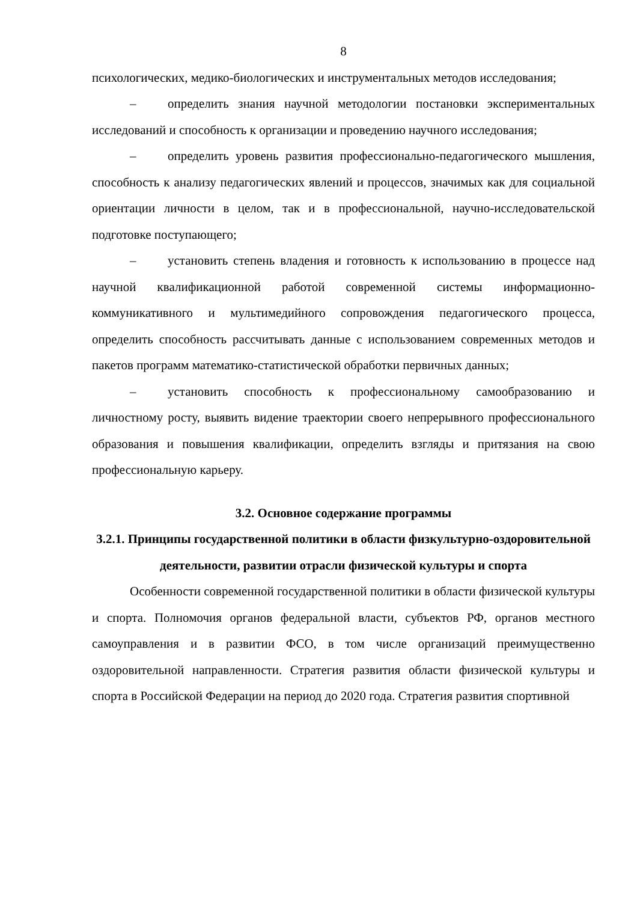8
психологических, медико-биологических и инструментальных методов исследования;
– определить знания научной методологии постановки экспериментальных исследований и способность к организации и проведению научного исследования;
– определить уровень развития профессионально-педагогического мышления, способность к анализу педагогических явлений и процессов, значимых как для социальной ориентации личности в целом, так и в профессиональной, научно-исследовательской подготовке поступающего;
– установить степень владения и готовность к использованию в процессе над научной квалификационной работой современной системы информационно-коммуникативного и мультимедийного сопровождения педагогического процесса, определить способность рассчитывать данные с использованием современных методов и пакетов программ математико-статистической обработки первичных данных;
– установить способность к профессиональному самообразованию и личностному росту, выявить видение траектории своего непрерывного профессионального образования и повышения квалификации, определить взгляды и притязания на свою профессиональную карьеру.
3.2. Основное содержание программы
3.2.1. Принципы государственной политики в области физкультурно-оздоровительной деятельности, развитии отрасли физической культуры и спорта
Особенности современной государственной политики в области физической культуры и спорта. Полномочия органов федеральной власти, субъектов РФ, органов местного самоуправления и в развитии ФСО, в том числе организаций преимущественно оздоровительной направленности. Стратегия развития области физической культуры и спорта в Российской Федерации на период до 2020 года. Стратегия развития спортивной